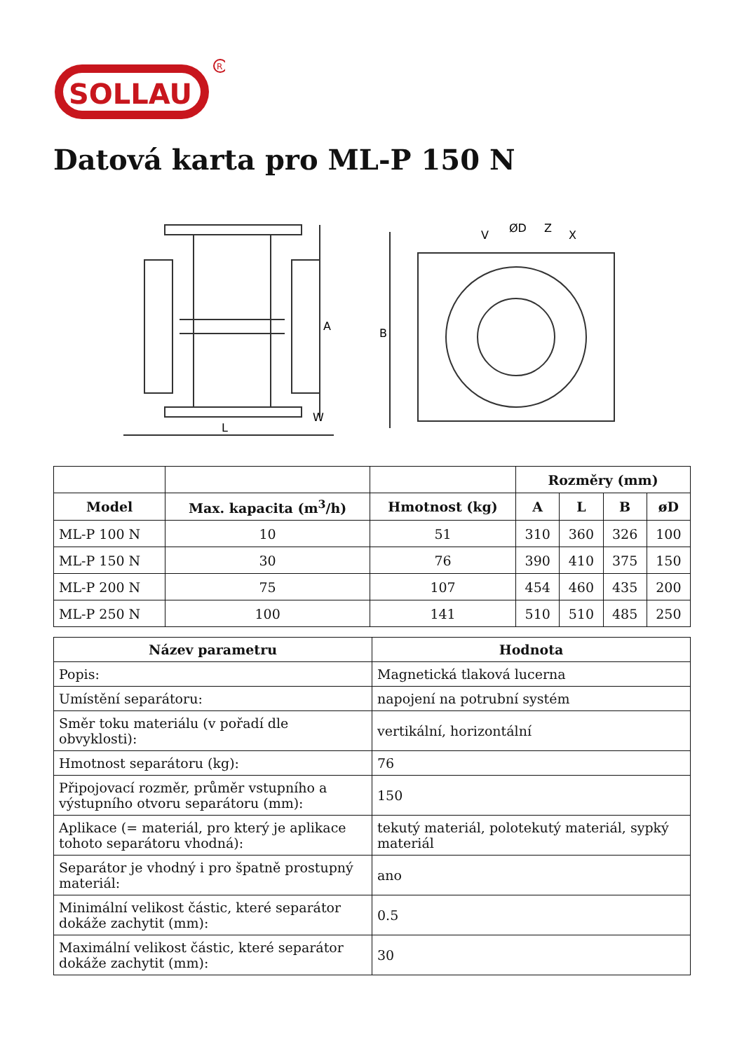SOLLAU
R
Datová karta pro ML-P 150 N
L
A
B
W
ØD
V
Z
X
| | | | Rozměry (mm) | | | |
| Model | Max. kapacita (m<sup>3</sup>/h) | Hmotnost (kg) | A | L | B | øD |
| ML-P 100 N | 10 | 51 | 310 | 360 | 326 | 100 |
| ML-P 150 N | 30 | 76 | 390 | 410 | 375 | 150 |
| ML-P 200 N | 75 | 107 | 454 | 460 | 435 | 200 |
| ML-P 250 N | 100 | 141 | 510 | 510 | 485 | 250 |
| Název parametru | Hodnota |
| --- | --- |
| Popis: | Magnetická tlaková lucerna |
| Umístění separátoru: | napojení na potrubní systém |
| Směr toku materiálu (v pořadí dle obvyklosti): | vertikální, horizontální |
| Hmotnost separátoru (kg): | 76 |
| Připojovací rozměr, průměr vstupního a výstupního otvoru separátoru (mm): | 150 |
| Aplikace (= materiál, pro který je aplikace tohoto separátoru vhodná): | tekutý materiál, polotekutý materiál, sypký materiál |
| Separátor je vhodný i pro špatně prostupný materiál: | ano |
| Minimální velikost částic, které separátor dokáže zachytit (mm): | 0.5 |
| Maximální velikost částic, které separátor dokáže zachytit (mm): | 30 |